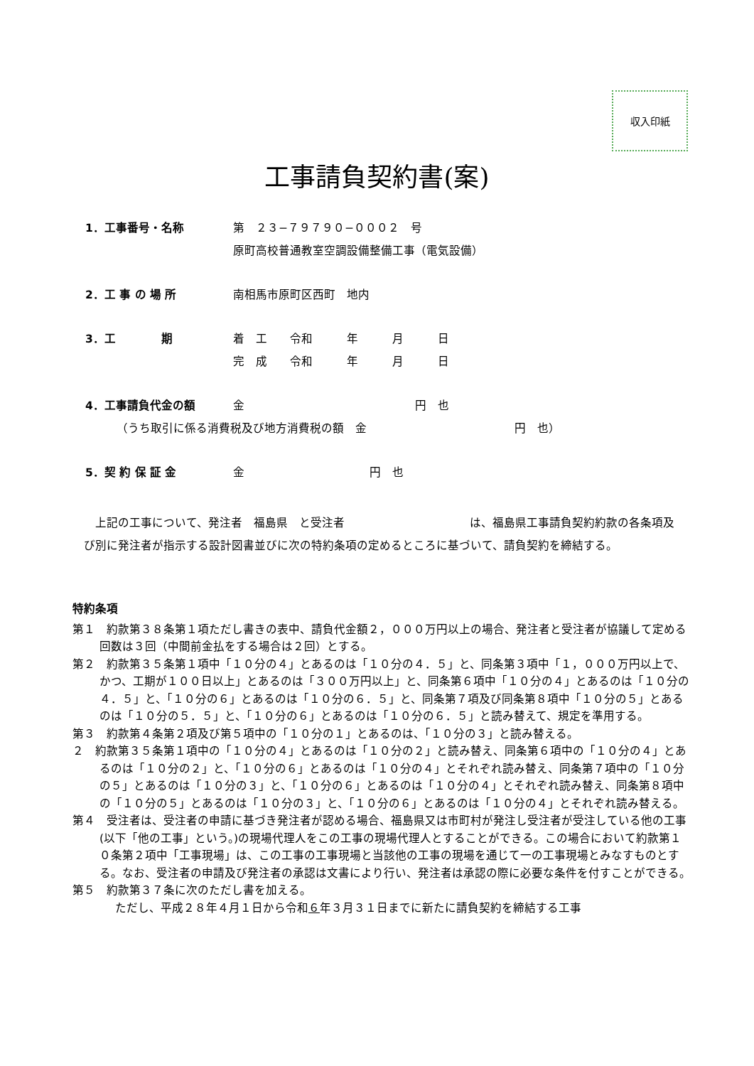収入印紙
工事請負契約書(案)
1．工事番号・名称 第　２３−７９７９０−０００２　号
原町高校普通教室空調設備整備工事（電気設備）
2．工 事 の 場 所 南相馬市原町区西町　地内
3．工　　　　期 着　工　　令和　　　年　　　月　　　日
完　成　　令和　　　年　　　月　　　日
4．工事請負代金の額 金　　　　　　　　　　　　　　　円　也
（うち取引に係る消費税及び地方消費税の額　金　　　　　　　　　　　　　円　也）
5．契 約 保 証 金 金　　　　　　　　　　　円　也
　上記の工事について、発注者　福島県　と受注者　　　　　　　　　　　は、福島県工事請負契約約款の各条項及び別に発注者が指示する設計図書並びに次の特約条項の定めるところに基づいて、請負契約を締結する。
特約条項
第１　約款第３８条第１項ただし書きの表中、請負代金額２，０００万円以上の場合、発注者と受注者が協議して定める回数は３回（中間前金払をする場合は２回）とする。
第２　約款第３５条第１項中「１０分の４」とあるのは「１０分の４．５」と、同条第３項中「１，０００万円以上で、かつ、工期が１００日以上」とあるのは「３００万円以上」と、同条第６項中「１０分の４」とあるのは「１０分の４．５」と、「１０分の６」とあるのは「１０分の６．５」と、同条第７項及び同条第８項中「１０分の５」とあるのは「１０分の５．５」と、「１０分の６」とあるのは「１０分の６．５」と読み替えて、規定を準用する。
第３　約款第４条第２項及び第５項中の「１０分の１」とあるのは、「１０分の３」と読み替える。
２　約款第３５条第１項中の「１０分の４」とあるのは「１０分の２」と読み替え、同条第６項中の「１０分の４」とあるのは「１０分の２」と、「１０分の６」とあるのは「１０分の４」とそれぞれ読み替え、同条第７項中の「１０分の５」とあるのは「１０分の３」と、「１０分の６」とあるのは「１０分の４」とそれぞれ読み替え、同条第８項中の「１０分の５」とあるのは「１０分の３」と、「１０分の６」とあるのは「１０分の４」とそれぞれ読み替える。
第４　受注者は、受注者の申請に基づき発注者が認める場合、福島県又は市町村が発注し受注者が受注している他の工事(以下「他の工事」という。)の現場代理人をこの工事の現場代理人とすることができる。この場合において約款第１０条第２項中「工事現場」は、この工事の工事現場と当該他の工事の現場を通じて一の工事現場とみなすものとする。なお、受注者の申請及び発注者の承認は文書により行い、発注者は承認の際に必要な条件を付すことができる。
第５　約款第３７条に次のただし書を加える。
ただし、平成２８年４月１日から令和６年３月３１日までに新たに請負契約を締結する工事